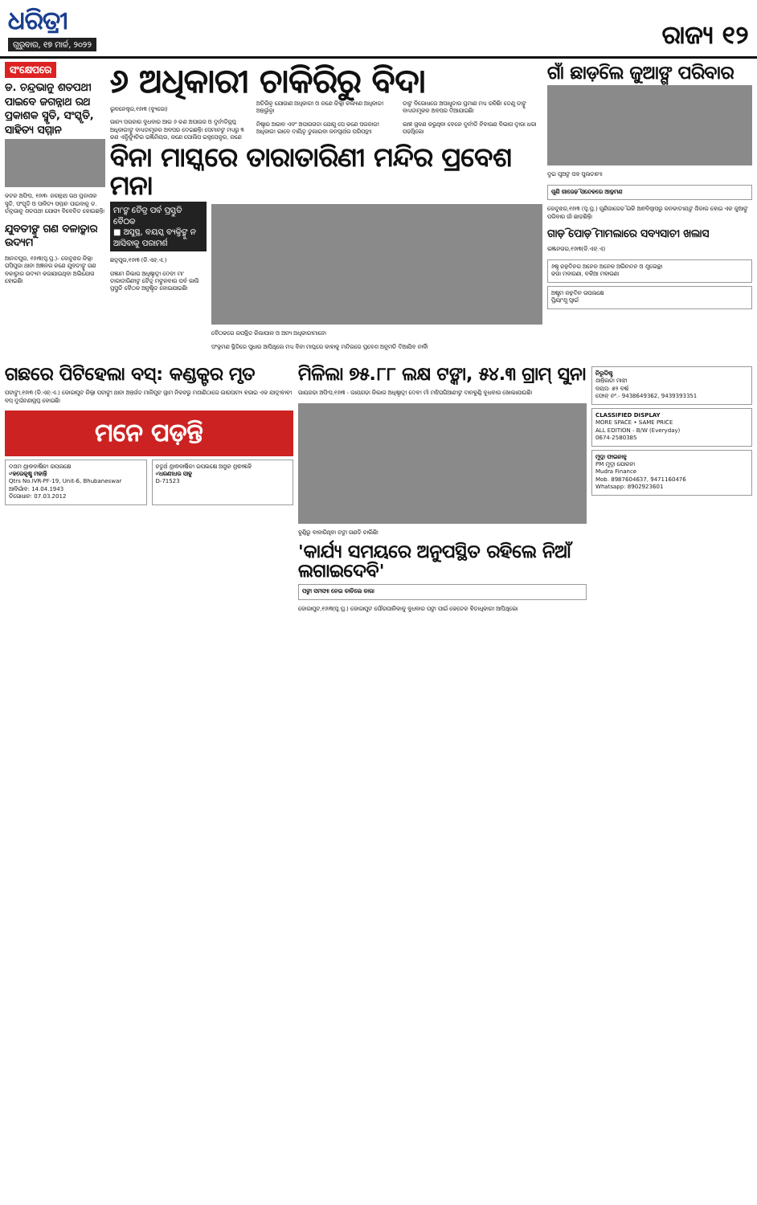ଧରିତ୍ରୀ
ଗୁରୁବାର, ୧୭ ମାର୍ଚ୍ଚ, ୨୦୨୨
ରାଜ୍ୟ ୧୨
ସଂକ୍ଷେପରେ
ଡ. ଚନ୍ଦ୍ରଭାନୁ ଶତପଥୀ ପାଇବେ ଜଗନ୍ନାଥ ରଥ ପ୍ରକାଶକ ସ୍ମୃତି, ସଂସ୍କୃତି, ସାହିତ୍ୟ ସମ୍ମାନ
କଟକ ଅଫିସ, ୧୬।୩- ଜଗନ୍ନାଥ ରଥ ପ୍ରକାଶକ ସ୍ମୃତି, ସଂସ୍କୃତି ଓ ସାହିତ୍ୟ ସମ୍ମାନ ପାଇବାକୁ ଡ. ଚନ୍ଦ୍ରଭାନୁ ଶତପଥୀ ଯୋଗ୍ୟ ବିବେଚିତ ହୋଇଛନ୍ତି।
ଯୁବତୀଙ୍କୁ ଗଣ ବଳାତ୍କାର ଉଦ୍ୟମ
ଆନନ୍ଦପୁର, ୧୬।୩(ସ୍ୱ.ପ୍ର.)- କେନ୍ଦୁଝର ଜିଲ୍ଲା ଘସିପୁରା ଥାନା ଅଞ୍ଚଳର ଜଣେ ଯୁବତୀଙ୍କୁ ଗଣ ବଳାତ୍କାର ଉଦ୍ୟମ କରାଯାଇଥିବା ଅଭିଯୋଗ ହୋଇଛି।
୬ ଅଧିକାରୀ ଚାକିରିରୁ ବିଦା
ଭୁବନେଶ୍ୱର,୧୬।୩ (ବ୍ୟୁରୋ)
ରାଜ୍ୟ ସରକାର ବୁଧବାର ଆଉ ୬ ଜଣ ଅପାରଗ ଓ ଦୁର୍ନୀତିଗ୍ରସ୍ତ ଅଧିକାରୀଙ୍କୁ ବାଧ୍ୟତାମୂଳକ ଅବସର ଦେଇଛନ୍ତି। ସେମାନଙ୍କ ମଧ୍ୟରୁ ୩ ଜଣ ଏକ୍ଜିକ୍ୟୁଟିଭ ଇଞ୍ଜିନିୟର, ଜଣେ ପୋଲିସ ଇନ୍ସପେକ୍ଟର, ଜଣେ ଅତିରିକ୍ତ ଯୋଗାଣ ଅଧିକାରୀ ଓ ଜଣେ ଜିଲ୍ଲା କଲ୍ୟାଣ ଅଧିକାରୀ ଅନ୍ତର୍ଭୁକ୍ତ।
ନିଷ୍ଠାର ଅଭାବ ଏବଂ ଅପାରଗତା ଯୋଗୁ ସେ ଜଣେ ସରକାରୀ ଅଧିକାରୀ ଭାବେ ଦାୟିତ୍ୱ ତୁଲାଇବା ଜନସ୍ୱାର୍ଥର ପରିପନ୍ଥୀ।
ତାଙ୍କ ବିରୋଧରେ ଅସାଧୁତାର ପ୍ରମାଣ ମଧ୍ୟ ରହିଛି। ତେଣୁ ତାଙ୍କୁ ବାଧ୍ୟତାମୂଳକ ଅବସର ଦିଆଯାଇଛି।
ଲାଞ୍ଚ ଗ୍ରହଣ କରୁଥିବା ବେଳେ ଦୁର୍ନୀତି ନିବାରଣ ବିଭାଗ ଦ୍ୱାରା ଧରା ପଡ଼ିଥିଲେ।
ବିନା ମାସ୍କରେ ତାରାତାରିଣୀ ମନ୍ଦିର ପ୍ରବେଶ ମନା
ମା'ଙ୍କ ଚୈତ୍ର ପର୍ବ ପ୍ରସ୍ତୁତି ବୈଠକ
■ ଅସୁସ୍ଥ, ବୟସ୍କ ବ୍ୟକ୍ତିଙ୍କୁ ନ ଆସିବାକୁ ପରାମର୍ଶ
ଛତ୍ରପୁର,୧୬।୩ (ଡି.ଏନ୍.ଏ.)
ଗଞ୍ଜାମ ଜିଲାର ଅଧିଷ୍ଠାତ୍ରୀ ଦେବୀ ମା' ତାରାତାରିଣୀଙ୍କ ଚୈତ୍ର ମଙ୍ଗଳବାର ପର୍ବ ଲାଗି ପ୍ରସ୍ତୁତି ବୈଠକ ଅନୁଷ୍ଠିତ ହୋଇଯାଇଛି।
ବୈଠକରେ ଉପସ୍ଥିତ ଜିଲାପାଳ ଓ ଅନ୍ୟ ଅଧିକାରୀମାନେ।
ସଂକ୍ରମଣ ସ୍ଥିତିରେ ସୁଧାର ଆସିଥିଲେ ମଧ୍ୟ ବିନା ମାସ୍କରେ କାହାକୁ ମନ୍ଦିରରେ ପ୍ରବେଶ ଅନୁମତି ଦିଆଯିବ ନାହିଁ।
ଗାଁ ଛାଡ଼ିଲେ ଜୁଆଙ୍ଗ ପରିବାର
ଦୁଇ ପୁଅଙ୍କ ସହ ସୁଲତାନୀ।
ଗୁଣି ଗାରେଡ଼ି ସନ୍ଦେହରେ ଆକ୍ରମଣ
କେନ୍ଦୁଝର,୧୬।୩ (ସ୍ୱ.ପ୍ର.) ଗୁଣିଗାରେଡ଼ି ଭଳି ଅନ୍ଧବିଶ୍ୱାସରୁ ଜନଜାତୀୟଙ୍କ ଶିକାର ହୋଇ ଏକ ଜୁଆଙ୍ଗ ପରିବାର ଗାଁ ଛାଡ଼ିଛନ୍ତି।
ଗାଡ଼ି ପୋଡ଼ି ମାମଲାରେ ସବ୍ୟସାଚୀ ଖଲାସ
ଭଞ୍ଜନଗର,୧୬।୩(ଡି.ଏନ୍.ଏ)
୬ଷ୍ଠ ଜନ୍ମଦିନର ଅନେକ ଅନେକ ଅଭିନନ୍ଦନ ଓ ଶୁଭେଚ୍ଛା
ଜଗା ମହାରଣା, ବଳିଆ ମହାରଣା
ଅଷ୍ଟମ ଜନ୍ମଦିନ ଉପଲକ୍ଷେ
ପ୍ରିୟାଂଶୁ ସ୍ୱାଇଁ
ଗଛରେ ପିଟିହେଲା ବସ୍: କଣ୍ଡକ୍ଟର ମୃତ
ପଟାଙ୍ଗୀ,୧୬।୩ (ଡି.ଏନ୍.ଏ.) କୋରାପୁଟ ଜିଲ୍ଲା ପଟାଙ୍ଗୀ ଥାନା ଅନ୍ତର୍ଗତ ମାଳିପୁଟ ଗ୍ରାମ ନିକଟରୁ ମଶାଣିଠାରେ ଭାରସାମ୍ୟ ହରାଇ ଏକ ଯାତ୍ରୀବାହୀ ବସ୍ ଦୁର୍ଘଟଣାଗ୍ରସ୍ତ ହୋଇଛି।
ମନେ ପଡ଼ନ୍ତି
ଦଶମ ଶ୍ରାଦ୍ଧବାର୍ଷିକୀ ଉପଲକ୍ଷେ
୰ହରେକୃଷ୍ଣ ମହାନ୍ତି
Qtrs No.IVR-PF-19, Unit-6, Bhubaneswar
ଆବିର୍ଭାବ: 14.04.1943
ତିରୋଧାନ: 07.03.2012
ଚତୁର୍ଥ ଶ୍ରାଦ୍ଧବାର୍ଷିକୀ ଉପଲକ୍ଷେ ଅଶ୍ରୁଳ ଶ୍ରଦ୍ଧାଞ୍ଜଳି
୰ଧରଣୀଧର ସାହୁ
D-71523
ମିଳିଲା ୭୫.୮୮ ଲକ୍ଷ ଟଙ୍କା, ୫୪.୩ ଗ୍ରାମ୍ ସୁନା
ରାୟଗଡ଼ା ଅଫିସ,୧୬।୩ - ରାୟଗଡ଼ା ଜିଲାର ଅଧିଷ୍ଠାତ୍ରୀ ଦେବୀ ମାଁ ମଝିଘରିଆଣୀଙ୍କ ଦାନହୁଣ୍ଡି ବୁଧବାର ଖୋଲାଯାଇଛି।
ହୁଣ୍ଡିରୁ ବାହାରିଥିବା ଟଙ୍କା ଗଣତି ଚାଲିଛି।
'କାର୍ଯ୍ୟ ସମୟରେ ଅନୁପସ୍ଥିତ ରହିଲେ ନିଆଁ ଲଗାଇଦେବି'
ପଙ୍କା ସମସ୍ୟା ନେଇ ତାତିଲେ ତାରା
କୋରାପୁଟ,୧୬।୩(ସ୍ୱ.ପ୍ର.) କୋରାପୁଟ ପୌରପାଳିକାକୁ ବୁଧବାର ପଙ୍କା ପାଇଁ କେତେକ ହିତାଧିକାରୀ ଆସିଥିଲେ।
ନିରୁଦ୍ଦିଷ୍ଟ
ଶାନ୍ତିଲତା ମାଝୀ
ବୟସ- ୫୨ ବର୍ଷ
ଫୋନ୍ ନଂ.- 9438649362, 9439393351
CLASSIFIED DISPLAY
MORE SPACE • SAME PRICE
ALL EDITION - B/W (Everyday)
0674-2580385
ମୁଦ୍ରା ଫାଇନାନ୍ସ
PM ମୁଦ୍ରା ଯୋଜନା
Mudra Finance
Mob. 8987604637, 9471160476
Whatsapp: 8902923601